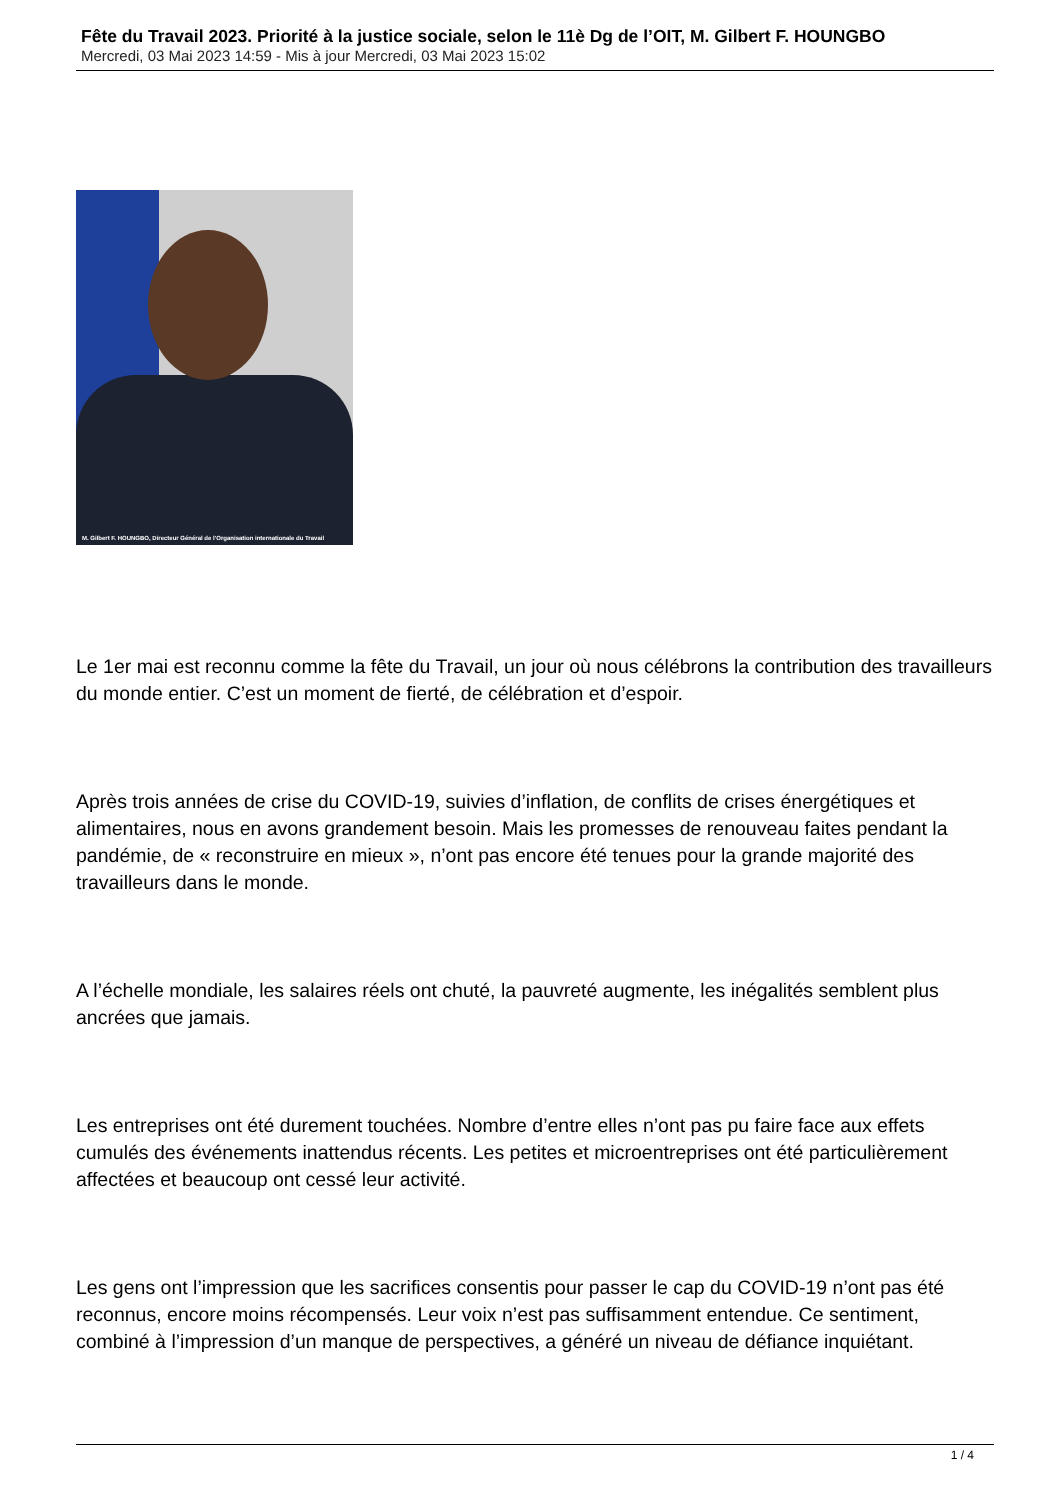Fête du Travail 2023. Priorité à la justice sociale, selon le 11è Dg de l’OIT, M. Gilbert F. HOUNGBO
Mercredi, 03 Mai 2023 14:59 - Mis à jour Mercredi, 03 Mai 2023 15:02
M. Gilbert F. HOUNGBO, Directeur Général de l’Organisation internationale du Travail
Le 1er mai est reconnu comme la fête du Travail, un jour où nous célébrons la contribution des travailleurs du monde entier. C’est un moment de fierté, de célébration et d’espoir.
Après trois années de crise du COVID-19, suivies d’inflation, de conflits de crises énergétiques et alimentaires, nous en avons grandement besoin. Mais les promesses de renouveau faites pendant la pandémie, de « reconstruire en mieux », n’ont pas encore été tenues pour la grande majorité des travailleurs dans le monde.
A l’échelle mondiale, les salaires réels ont chuté, la pauvreté augmente, les inégalités semblent plus ancrées que jamais.
Les entreprises ont été durement touchées. Nombre d’entre elles n’ont pas pu faire face aux effets cumulés des événements inattendus récents. Les petites et microentreprises ont été particulièrement affectées et beaucoup ont cessé leur activité.
Les gens ont l’impression que les sacrifices consentis pour passer le cap du COVID-19 n’ont pas été reconnus, encore moins récompensés. Leur voix n’est pas suffisamment entendue. Ce sentiment, combiné à l’impression d’un manque de perspectives, a généré un niveau de défiance inquiétant.
1 / 4